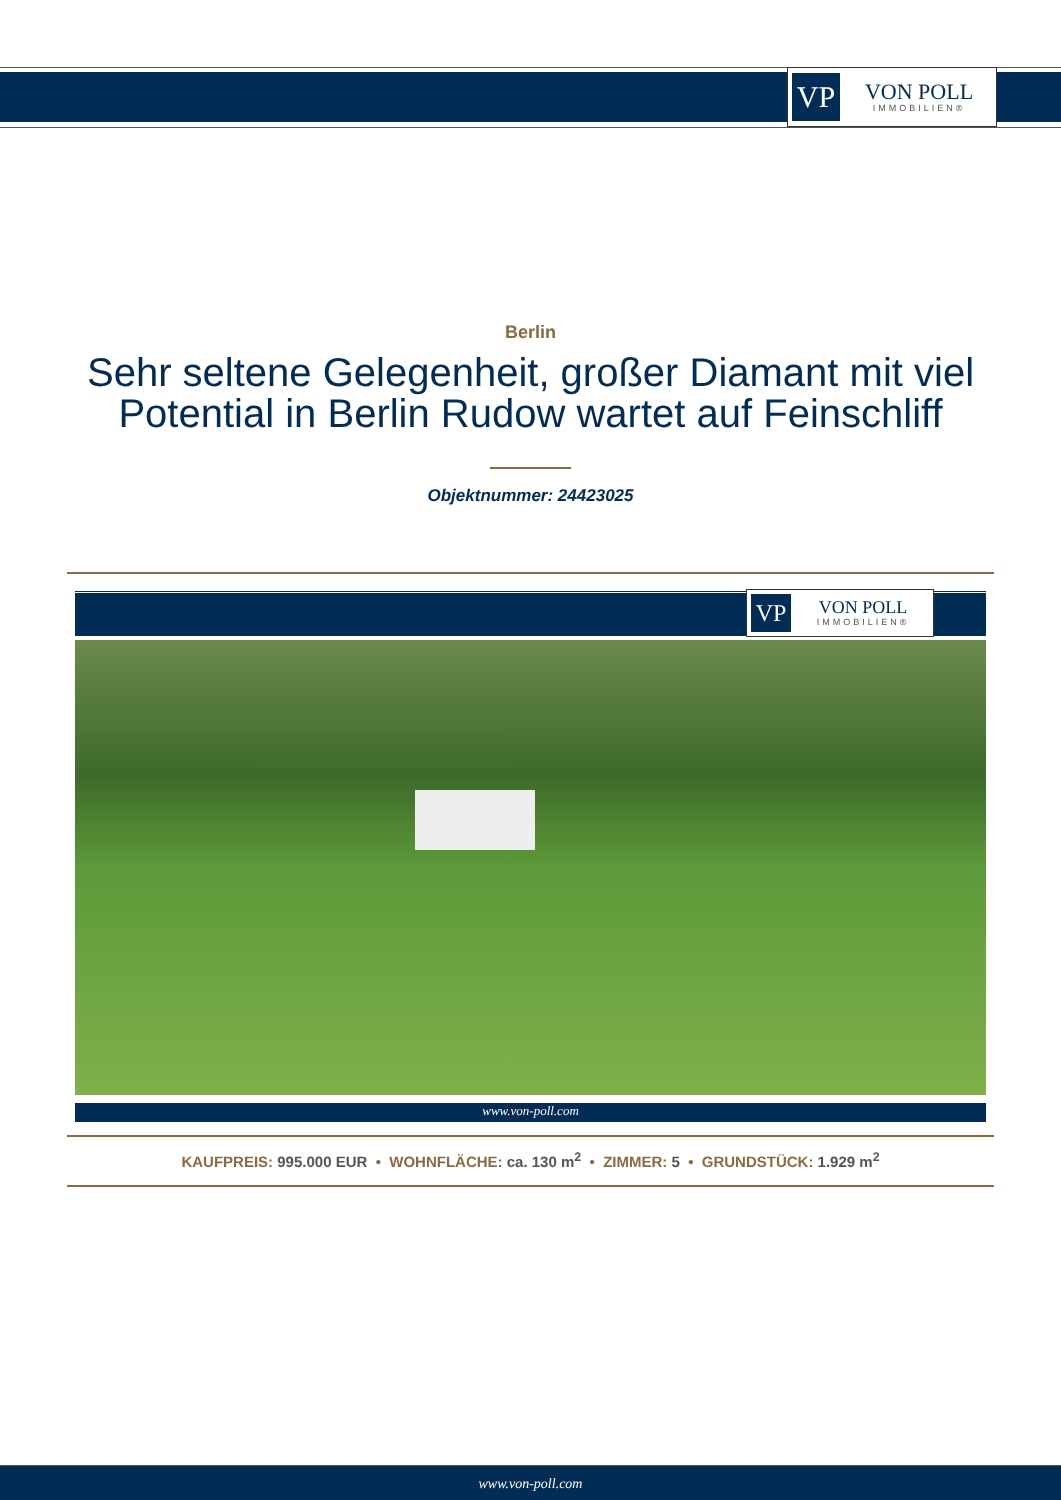VP
VON POLL
IMMOBILIEN®
Berlin
Sehr seltene Gelegenheit, großer Diamant mit viel
Potential in Berlin Rudow wartet auf Feinschliff
Objektnummer: 24423025
VP
VON POLL
IMMOBILIEN®
www.von-poll.com
KAUFPREIS: 995.000 EUR • WOHNFLÄCHE: ca. 130 m<sup>2</sup> • ZIMMER: 5 • GRUNDSTÜCK: 1.929 m<sup>2</sup>
www.von-poll.com